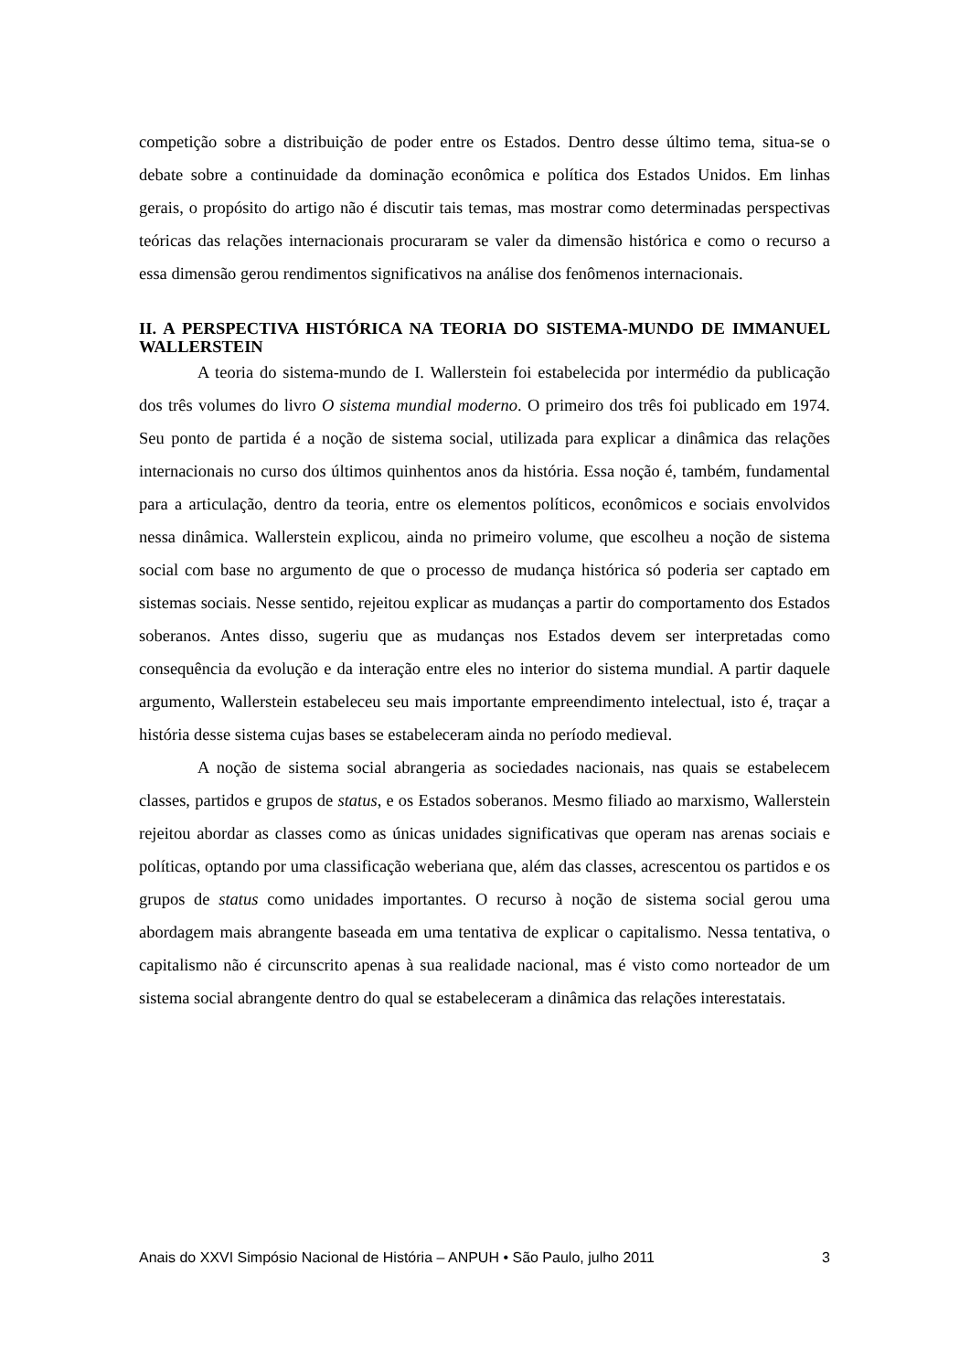competição sobre a distribuição de poder entre os Estados. Dentro desse último tema, situa-se o debate sobre a continuidade da dominação econômica e política dos Estados Unidos. Em linhas gerais, o propósito do artigo não é discutir tais temas, mas mostrar como determinadas perspectivas teóricas das relações internacionais procuraram se valer da dimensão histórica e como o recurso a essa dimensão gerou rendimentos significativos na análise dos fenômenos internacionais.
II. A PERSPECTIVA HISTÓRICA NA TEORIA DO SISTEMA-MUNDO DE IMMANUEL WALLERSTEIN
A teoria do sistema-mundo de I. Wallerstein foi estabelecida por intermédio da publicação dos três volumes do livro O sistema mundial moderno. O primeiro dos três foi publicado em 1974. Seu ponto de partida é a noção de sistema social, utilizada para explicar a dinâmica das relações internacionais no curso dos últimos quinhentos anos da história. Essa noção é, também, fundamental para a articulação, dentro da teoria, entre os elementos políticos, econômicos e sociais envolvidos nessa dinâmica. Wallerstein explicou, ainda no primeiro volume, que escolheu a noção de sistema social com base no argumento de que o processo de mudança histórica só poderia ser captado em sistemas sociais. Nesse sentido, rejeitou explicar as mudanças a partir do comportamento dos Estados soberanos. Antes disso, sugeriu que as mudanças nos Estados devem ser interpretadas como consequência da evolução e da interação entre eles no interior do sistema mundial. A partir daquele argumento, Wallerstein estabeleceu seu mais importante empreendimento intelectual, isto é, traçar a história desse sistema cujas bases se estabeleceram ainda no período medieval.
A noção de sistema social abrangeria as sociedades nacionais, nas quais se estabelecem classes, partidos e grupos de status, e os Estados soberanos. Mesmo filiado ao marxismo, Wallerstein rejeitou abordar as classes como as únicas unidades significativas que operam nas arenas sociais e políticas, optando por uma classificação weberiana que, além das classes, acrescentou os partidos e os grupos de status como unidades importantes. O recurso à noção de sistema social gerou uma abordagem mais abrangente baseada em uma tentativa de explicar o capitalismo. Nessa tentativa, o capitalismo não é circunscrito apenas à sua realidade nacional, mas é visto como norteador de um sistema social abrangente dentro do qual se estabeleceram a dinâmica das relações interestatais.
Anais do XXVI Simpósio Nacional de História – ANPUH • São Paulo, julho 2011 3